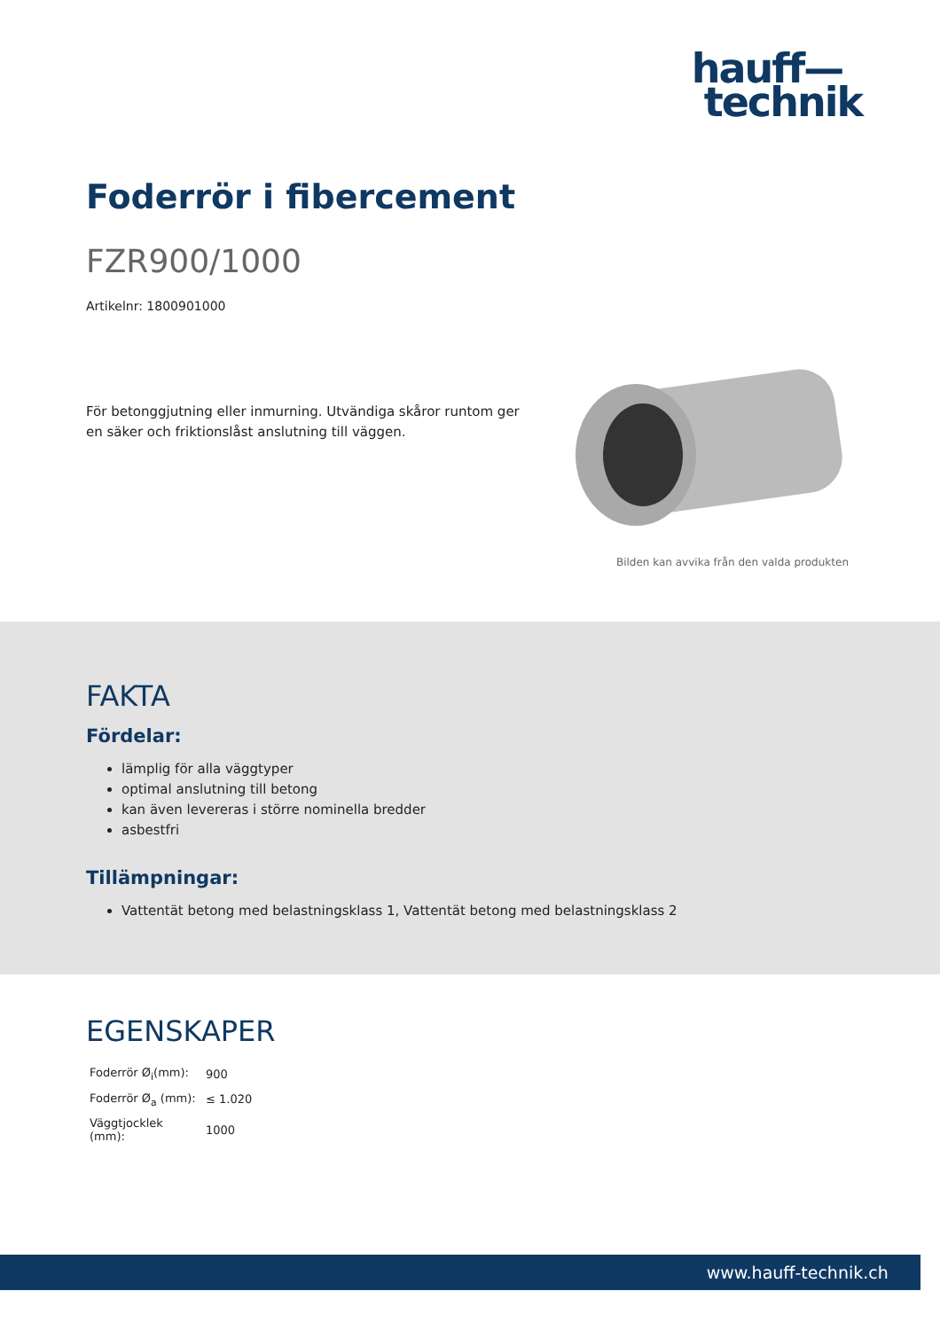hauff—
technik
Foderrör i fibercement
FZR900/1000
Artikelnr: 1800901000
För betonggjutning eller inmurning. Utvändiga skåror runtom ger en säker och friktionslåst anslutning till väggen.
Bilden kan avvika från den valda produkten
FAKTA
Fördelar:
lämplig för alla väggtyper
optimal anslutning till betong
kan även levereras i större nominella bredder
asbestfri
Tillämpningar:
Vattentät betong med belastningsklass 1, Vattentät betong med belastningsklass 2
EGENSKAPER
| Foderrör Ø<sub>i</sub>(mm): | 900 |
| Foderrör Ø<sub>a</sub> (mm): | ≤ 1.020 |
| Väggtjocklek (mm): | 1000 |
www.hauff-technik.ch